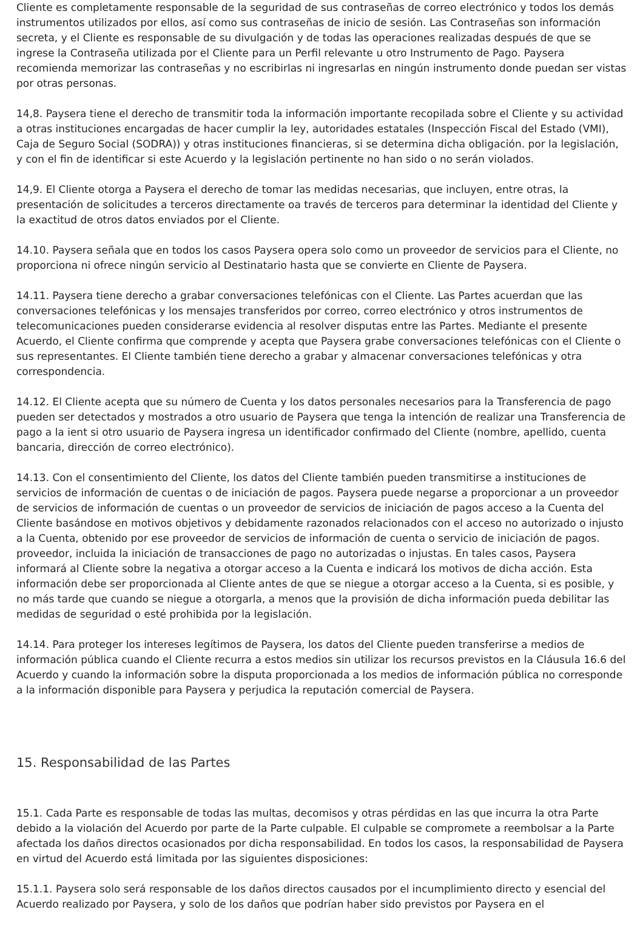Cliente es completamente responsable de la seguridad de sus contraseñas de correo electrónico y todos los demás instrumentos utilizados por ellos, así como sus contraseñas de inicio de sesión. Las Contraseñas son información secreta, y el Cliente es responsable de su divulgación y de todas las operaciones realizadas después de que se ingrese la Contraseña utilizada por el Cliente para un Perfil relevante u otro Instrumento de Pago. Paysera recomienda memorizar las contraseñas y no escribirlas ni ingresarlas en ningún instrumento donde puedan ser vistas por otras personas.
14,8. Paysera tiene el derecho de transmitir toda la información importante recopilada sobre el Cliente y su actividad a otras instituciones encargadas de hacer cumplir la ley, autoridades estatales (Inspección Fiscal del Estado (VMI), Caja de Seguro Social (SODRA)) y otras instituciones financieras, si se determina dicha obligación. por la legislación, y con el fin de identificar si este Acuerdo y la legislación pertinente no han sido o no serán violados.
14,9. El Cliente otorga a Paysera el derecho de tomar las medidas necesarias, que incluyen, entre otras, la presentación de solicitudes a terceros directamente oa través de terceros para determinar la identidad del Cliente y la exactitud de otros datos enviados por el Cliente.
14.10. Paysera señala que en todos los casos Paysera opera solo como un proveedor de servicios para el Cliente, no proporciona ni ofrece ningún servicio al Destinatario hasta que se convierte en Cliente de Paysera.
14.11. Paysera tiene derecho a grabar conversaciones telefónicas con el Cliente. Las Partes acuerdan que las conversaciones telefónicas y los mensajes transferidos por correo, correo electrónico y otros instrumentos de telecomunicaciones pueden considerarse evidencia al resolver disputas entre las Partes. Mediante el presente Acuerdo, el Cliente confirma que comprende y acepta que Paysera grabe conversaciones telefónicas con el Cliente o sus representantes. El Cliente también tiene derecho a grabar y almacenar conversaciones telefónicas y otra correspondencia.
14.12. El Cliente acepta que su número de Cuenta y los datos personales necesarios para la Transferencia de pago pueden ser detectados y mostrados a otro usuario de Paysera que tenga la intención de realizar una Transferencia de pago a la ient si otro usuario de Paysera ingresa un identificador confirmado del Cliente (nombre, apellido, cuenta bancaria, dirección de correo electrónico).
14.13. Con el consentimiento del Cliente, los datos del Cliente también pueden transmitirse a instituciones de servicios de información de cuentas o de iniciación de pagos. Paysera puede negarse a proporcionar a un proveedor de servicios de información de cuentas o un proveedor de servicios de iniciación de pagos acceso a la Cuenta del Cliente basándose en motivos objetivos y debidamente razonados relacionados con el acceso no autorizado o injusto a la Cuenta, obtenido por ese proveedor de servicios de información de cuenta o servicio de iniciación de pagos. proveedor, incluida la iniciación de transacciones de pago no autorizadas o injustas. En tales casos, Paysera informará al Cliente sobre la negativa a otorgar acceso a la Cuenta e indicará los motivos de dicha acción. Esta información debe ser proporcionada al Cliente antes de que se niegue a otorgar acceso a la Cuenta, si es posible, y no más tarde que cuando se niegue a otorgarla, a menos que la provisión de dicha información pueda debilitar las medidas de seguridad o esté prohibida por la legislación.
14.14. Para proteger los intereses legítimos de Paysera, los datos del Cliente pueden transferirse a medios de información pública cuando el Cliente recurra a estos medios sin utilizar los recursos previstos en la Cláusula 16.6 del Acuerdo y cuando la información sobre la disputa proporcionada a los medios de información pública no corresponde a la información disponible para Paysera y perjudica la reputación comercial de Paysera.
15. Responsabilidad de las Partes
15.1. Cada Parte es responsable de todas las multas, decomisos y otras pérdidas en las que incurra la otra Parte debido a la violación del Acuerdo por parte de la Parte culpable. El culpable se compromete a reembolsar a la Parte afectada los daños directos ocasionados por dicha responsabilidad. En todos los casos, la responsabilidad de Paysera en virtud del Acuerdo está limitada por las siguientes disposiciones:
15.1.1. Paysera solo será responsable de los daños directos causados por el incumplimiento directo y esencial del Acuerdo realizado por Paysera, y solo de los daños que podrían haber sido previstos por Paysera en el